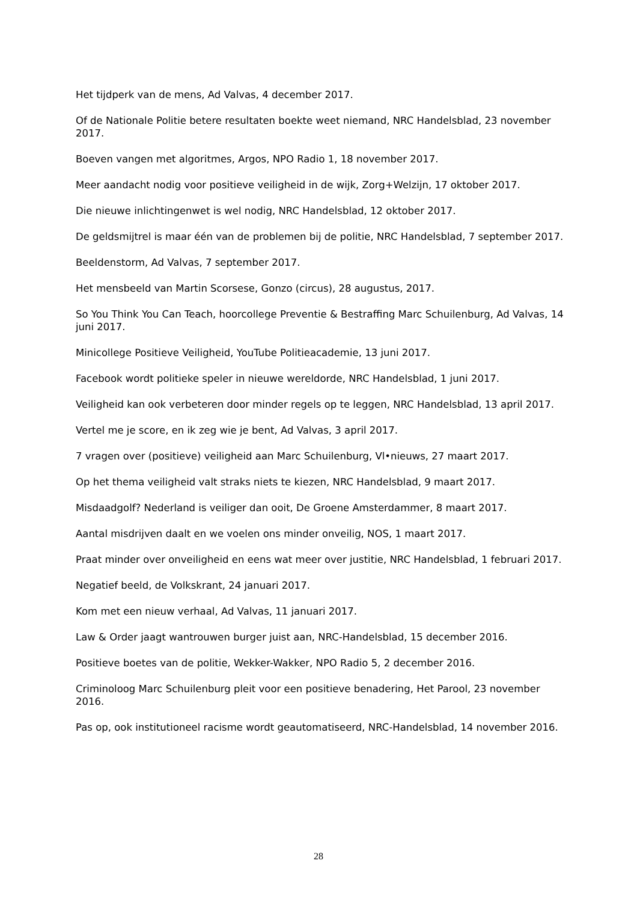Het tijdperk van de mens, Ad Valvas, 4 december 2017.
Of de Nationale Politie betere resultaten boekte weet niemand, NRC Handelsblad, 23 november 2017.
Boeven vangen met algoritmes, Argos, NPO Radio 1, 18 november 2017.
Meer aandacht nodig voor positieve veiligheid in de wijk, Zorg+Welzijn, 17 oktober 2017.
Die nieuwe inlichtingenwet is wel nodig, NRC Handelsblad, 12 oktober 2017.
De geldsmijtrel is maar één van de problemen bij de politie, NRC Handelsblad, 7 september 2017.
Beeldenstorm, Ad Valvas, 7 september 2017.
Het mensbeeld van Martin Scorsese, Gonzo (circus), 28 augustus, 2017.
So You Think You Can Teach, hoorcollege Preventie & Bestraffing Marc Schuilenburg, Ad Valvas, 14 juni 2017.
Minicollege Positieve Veiligheid, YouTube Politieacademie, 13 juni 2017.
Facebook wordt politieke speler in nieuwe wereldorde, NRC Handelsblad, 1 juni 2017.
Veiligheid kan ook verbeteren door minder regels op te leggen, NRC Handelsblad, 13 april 2017.
Vertel me je score, en ik zeg wie je bent, Ad Valvas, 3 april 2017.
7 vragen over (positieve) veiligheid aan Marc Schuilenburg, Vl•nieuws, 27 maart 2017.
Op het thema veiligheid valt straks niets te kiezen, NRC Handelsblad, 9 maart 2017.
Misdaadgolf? Nederland is veiliger dan ooit, De Groene Amsterdammer, 8 maart 2017.
Aantal misdrijven daalt en we voelen ons minder onveilig, NOS, 1 maart 2017.
Praat minder over onveiligheid en eens wat meer over justitie, NRC Handelsblad, 1 februari 2017.
Negatief beeld, de Volkskrant, 24 januari 2017.
Kom met een nieuw verhaal, Ad Valvas, 11 januari 2017.
Law & Order jaagt wantrouwen burger juist aan, NRC-Handelsblad, 15 december 2016.
Positieve boetes van de politie, Wekker-Wakker, NPO Radio 5, 2 december 2016.
Criminoloog Marc Schuilenburg pleit voor een positieve benadering, Het Parool, 23 november 2016.
Pas op, ook institutioneel racisme wordt geautomatiseerd, NRC-Handelsblad, 14 november 2016.
28